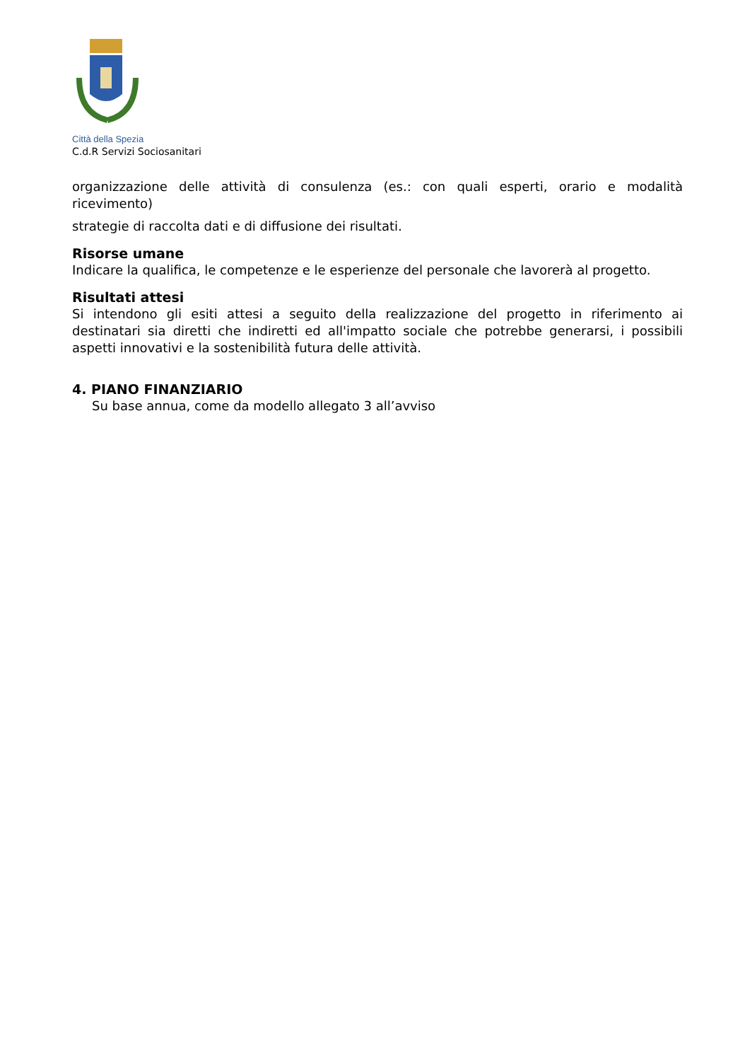Città della Spezia
C.d.R Servizi Sociosanitari
organizzazione delle attività di consulenza (es.: con quali esperti, orario e modalità ricevimento)
strategie di raccolta dati e di diffusione dei risultati.
Risorse umane
Indicare la qualifica, le competenze e le esperienze del personale che lavorerà al progetto.
Risultati attesi
Si intendono gli esiti attesi a seguito della realizzazione del progetto in riferimento ai destinatari sia diretti che indiretti ed all'impatto sociale che potrebbe generarsi, i possibili aspetti innovativi e la sostenibilità futura delle attività.
4. PIANO FINANZIARIO
Su base annua, come da modello allegato 3 all’avviso